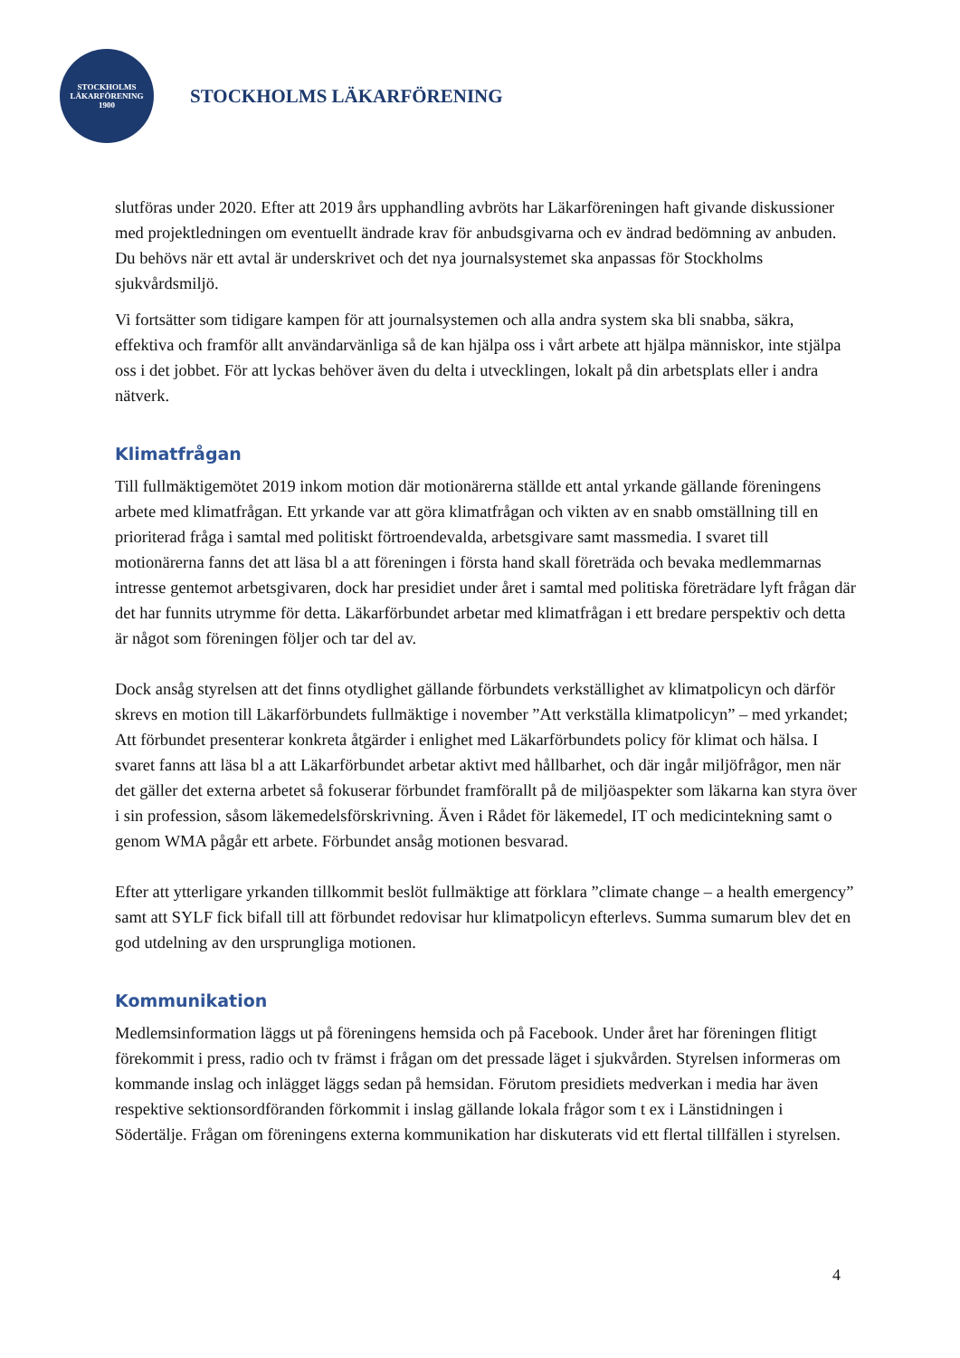STOCKHOLMS
LÄKARFÖRENING
1900
STOCKHOLMS LÄKARFÖRENING
slutföras under 2020. Efter att 2019 års upphandling avbröts har Läkarföreningen haft givande diskussioner med projektledningen om eventuellt ändrade krav för anbudsgivarna och ev ändrad bedömning av anbuden. Du behövs när ett avtal är underskrivet och det nya journalsystemet ska anpassas för Stockholms sjukvårdsmiljö.
Vi fortsätter som tidigare kampen för att journalsystemen och alla andra system ska bli snabba, säkra, effektiva och framför allt användarvänliga så de kan hjälpa oss i vårt arbete att hjälpa människor, inte stjälpa oss i det jobbet. För att lyckas behöver även du delta i utvecklingen, lokalt på din arbetsplats eller i andra nätverk.
Klimatfrågan
Till fullmäktigemötet 2019 inkom motion där motionärerna ställde ett antal yrkande gällande föreningens arbete med klimatfrågan. Ett yrkande var att göra klimatfrågan och vikten av en snabb omställning till en prioriterad fråga i samtal med politiskt förtroendevalda, arbetsgivare samt massmedia. I svaret till motionärerna fanns det att läsa bl a att föreningen i första hand skall företräda och bevaka medlemmarnas intresse gentemot arbetsgivaren, dock har presidiet under året i samtal med politiska företrädare lyft frågan där det har funnits utrymme för detta. Läkarförbundet arbetar med klimatfrågan i ett bredare perspektiv och detta är något som föreningen följer och tar del av.
Dock ansåg styrelsen att det finns otydlighet gällande förbundets verkställighet av klimatpolicyn och därför skrevs en motion till Läkarförbundets fullmäktige i november ”Att verkställa klimatpolicyn” – med yrkandet; Att förbundet presenterar konkreta åtgärder i enlighet med Läkarförbundets policy för klimat och hälsa. I svaret fanns att läsa bl a att Läkarförbundet arbetar aktivt med hållbarhet, och där ingår miljöfrågor, men när det gäller det externa arbetet så fokuserar förbundet framförallt på de miljöaspekter som läkarna kan styra över i sin profession, såsom läkemedelsförskrivning. Även i Rådet för läkemedel, IT och medicintekning samt o genom WMA pågår ett arbete. Förbundet ansåg motionen besvarad.
Efter att ytterligare yrkanden tillkommit beslöt fullmäktige att förklara ”climate change – a health emergency” samt att SYLF fick bifall till att förbundet redovisar hur klimatpolicyn efterlevs. Summa sumarum blev det en god utdelning av den ursprungliga motionen.
Kommunikation
Medlemsinformation läggs ut på föreningens hemsida och på Facebook. Under året har föreningen flitigt förekommit i press, radio och tv främst i frågan om det pressade läget i sjukvården. Styrelsen informeras om kommande inslag och inlägget läggs sedan på hemsidan. Förutom presidiets medverkan i media har även respektive sektionsordföranden förkommit i inslag gällande lokala frågor som t ex i Länstidningen i Södertälje. Frågan om föreningens externa kommunikation har diskuterats vid ett flertal tillfällen i styrelsen.
4